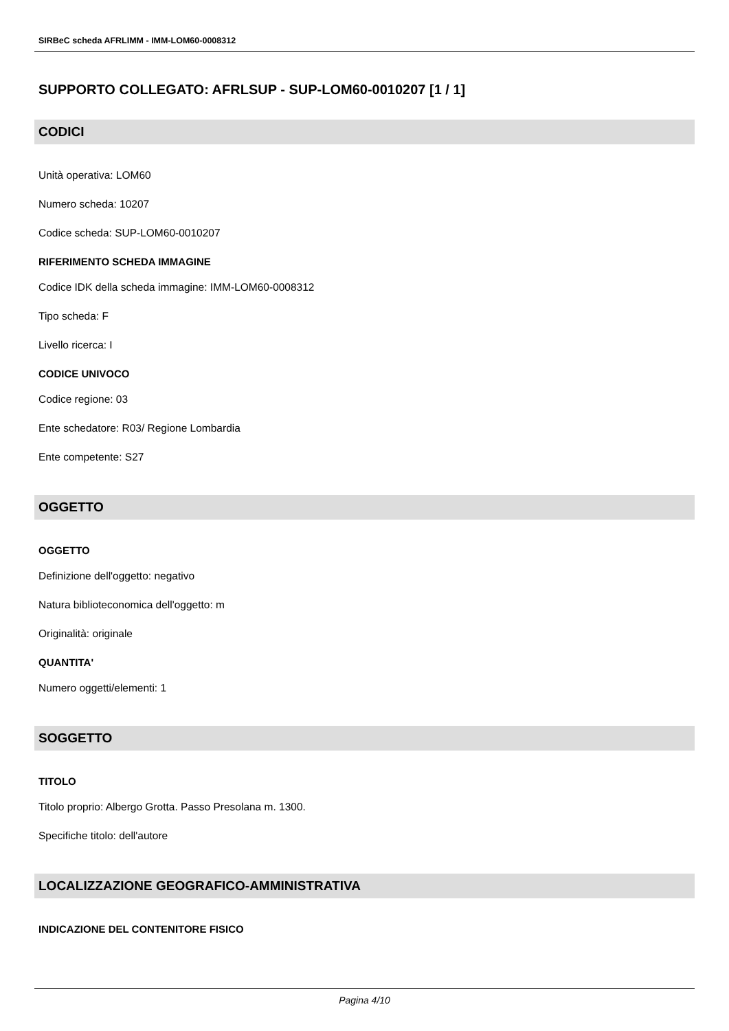SIRBeC scheda AFRLIMM - IMM-LOM60-0008312
SUPPORTO COLLEGATO: AFRLSUP - SUP-LOM60-0010207 [1 / 1]
CODICI
Unità operativa: LOM60
Numero scheda: 10207
Codice scheda: SUP-LOM60-0010207
RIFERIMENTO SCHEDA IMMAGINE
Codice IDK della scheda immagine: IMM-LOM60-0008312
Tipo scheda: F
Livello ricerca: I
CODICE UNIVOCO
Codice regione: 03
Ente schedatore: R03/ Regione Lombardia
Ente competente: S27
OGGETTO
OGGETTO
Definizione dell'oggetto: negativo
Natura biblioteconomica dell'oggetto: m
Originalità: originale
QUANTITA'
Numero oggetti/elementi: 1
SOGGETTO
TITOLO
Titolo proprio: Albergo Grotta. Passo Presolana m. 1300.
Specifiche titolo: dell'autore
LOCALIZZAZIONE GEOGRAFICO-AMMINISTRATIVA
INDICAZIONE DEL CONTENITORE FISICO
Pagina 4/10